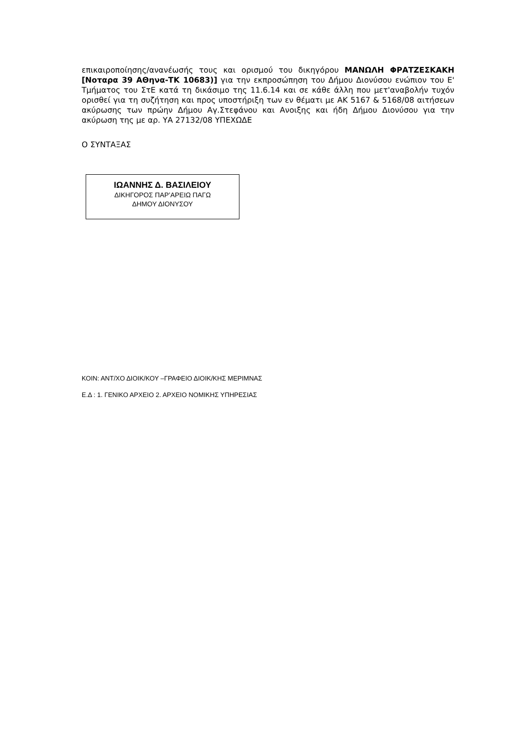επικαιροποίησης/ανανέωσής τους και ορισμού του δικηγόρου ΜΑΝΩΛΗ ΦΡΑΤΖΕΣΚΑΚΗ [Νοταρα 39 ΑΘηνα-ΤΚ 10683)] για την εκπροσώπηση του Δήμου Διονύσου ενώπιον του Ε' Τμήματος του ΣτΕ κατά τη δικάσιμο της 11.6.14 και σε κάθε άλλη που μετ'αναβολήν τυχόν ορισθεί για τη συζήτηση και προς υποστήριξη των εν θέματι με ΑΚ 5167 & 5168/08 αιτήσεων ακύρωσης των πρώην Δήμου Αγ.Στεφάνου και Ανοιξης και ήδη Δήμου Διονύσου για την ακύρωση της με αρ. ΥΑ 27132/08 ΥΠΕΧΩΔΕ
Ο ΣΥΝΤΑΞΑΣ
ΙΩΑΝΝΗΣ Δ. ΒΑΣΙΛΕΙΟΥ
ΔΙΚΗΓΟΡΟΣ ΠΑΡ’ΑΡΕΙΩ ΠΑΓΩ
ΔΗΜΟΥ ΔΙΟΝΥΣΟΥ
ΚΟΙΝ: ΑΝΤ/ΧΟ ΔΙΟΙΚ/ΚΟΥ –ΓΡΑΦΕΙΟ ΔΙΟΙΚ/ΚΗΣ ΜΕΡΙΜΝΑΣ
Ε.Δ : 1. ΓΕΝΙΚΟ ΑΡΧΕΙΟ 2. ΑΡΧΕΙΟ ΝΟΜΙΚΗΣ ΥΠΗΡΕΣΙΑΣ